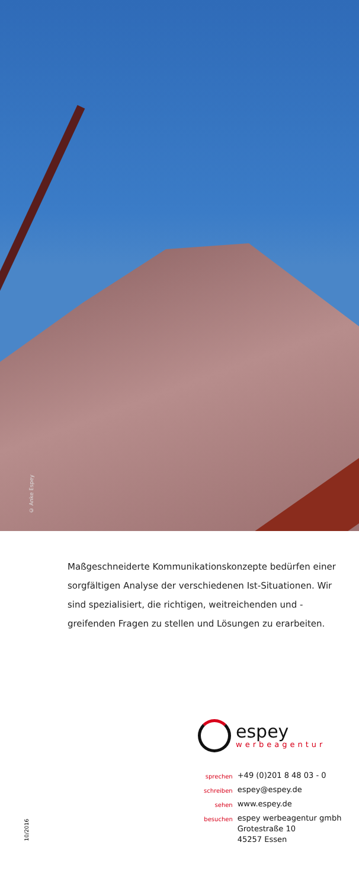© Anke Espey
Maßgeschneiderte Kommunikationskonzepte bedürfen einer sorgfältigen Analyse der verschiedenen Ist-Situationen. Wir sind spezialisiert, die richtigen, weitreichenden und -greifenden Fragen zu stellen und Lösungen zu erarbeiten.
espey
werbeagentur
| sprechen | +49 (0)201 8 48 03 - 0 |
| schreiben | espey@espey.de |
| sehen | www.espey.de |
| besuchen | espey werbeagentur gmbh Grotestraße 10 45257 Essen |
10/2016